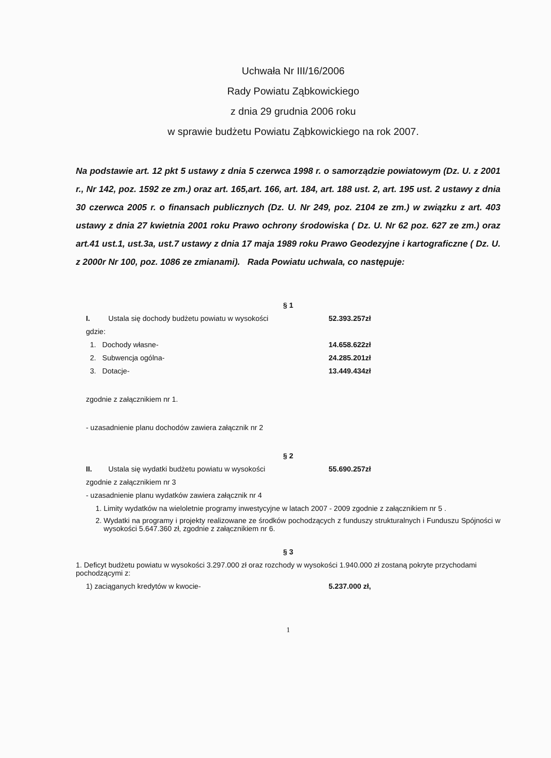Uchwała Nr III/16/2006
Rady Powiatu Ząbkowickiego
z dnia 29 grudnia 2006 roku
w sprawie budżetu Powiatu Ząbkowickiego na rok 2007.
Na podstawie art. 12 pkt 5 ustawy z dnia 5 czerwca 1998 r. o samorządzie powiatowym (Dz. U. z 2001 r., Nr 142, poz. 1592 ze zm.) oraz art. 165,art. 166, art. 184, art. 188 ust. 2, art. 195 ust. 2 ustawy z dnia 30 czerwca 2005 r. o finansach publicznych (Dz. U. Nr 249, poz. 2104 ze zm.) w związku z art. 403 ustawy z dnia 27 kwietnia 2001 roku Prawo ochrony środowiska ( Dz. U. Nr 62 poz. 627 ze zm.) oraz art.41 ust.1, ust.3a, ust.7 ustawy z dnia 17 maja 1989 roku Prawo Geodezyjne i kartograficzne ( Dz. U. z 2000r Nr 100, poz. 1086 ze zmianami). Rada Powiatu uchwala, co następuje:
§ 1
I. Ustala się dochody budżetu powiatu w wysokości 52.393.257zł
gdzie:
1. Dochody własne- 14.658.622zł
2. Subwencja ogólna- 24.285.201zł
3. Dotacje- 13.449.434zł
zgodnie z załącznikiem nr 1.
- uzasadnienie planu dochodów zawiera załącznik nr 2
§ 2
II. Ustala się wydatki budżetu powiatu w wysokości 55.690.257zł
zgodnie z załącznikiem nr 3
- uzasadnienie planu wydatków zawiera załącznik nr 4
1. Limity wydatków na wieloletnie programy inwestycyjne w latach 2007 - 2009 zgodnie z załącznikiem nr 5 .
2. Wydatki na programy i projekty realizowane ze środków pochodzących z funduszy strukturalnych i Funduszu Spójności w wysokości 5.647.360 zł, zgodnie z załącznikiem nr 6.
§ 3
1. Deficyt budżetu powiatu w wysokości 3.297.000 zł oraz rozchody w wysokości 1.940.000 zł zostaną pokryte przychodami pochodzącymi z:
1) zaciąganych kredytów w kwocie- 5.237.000 zł,
1